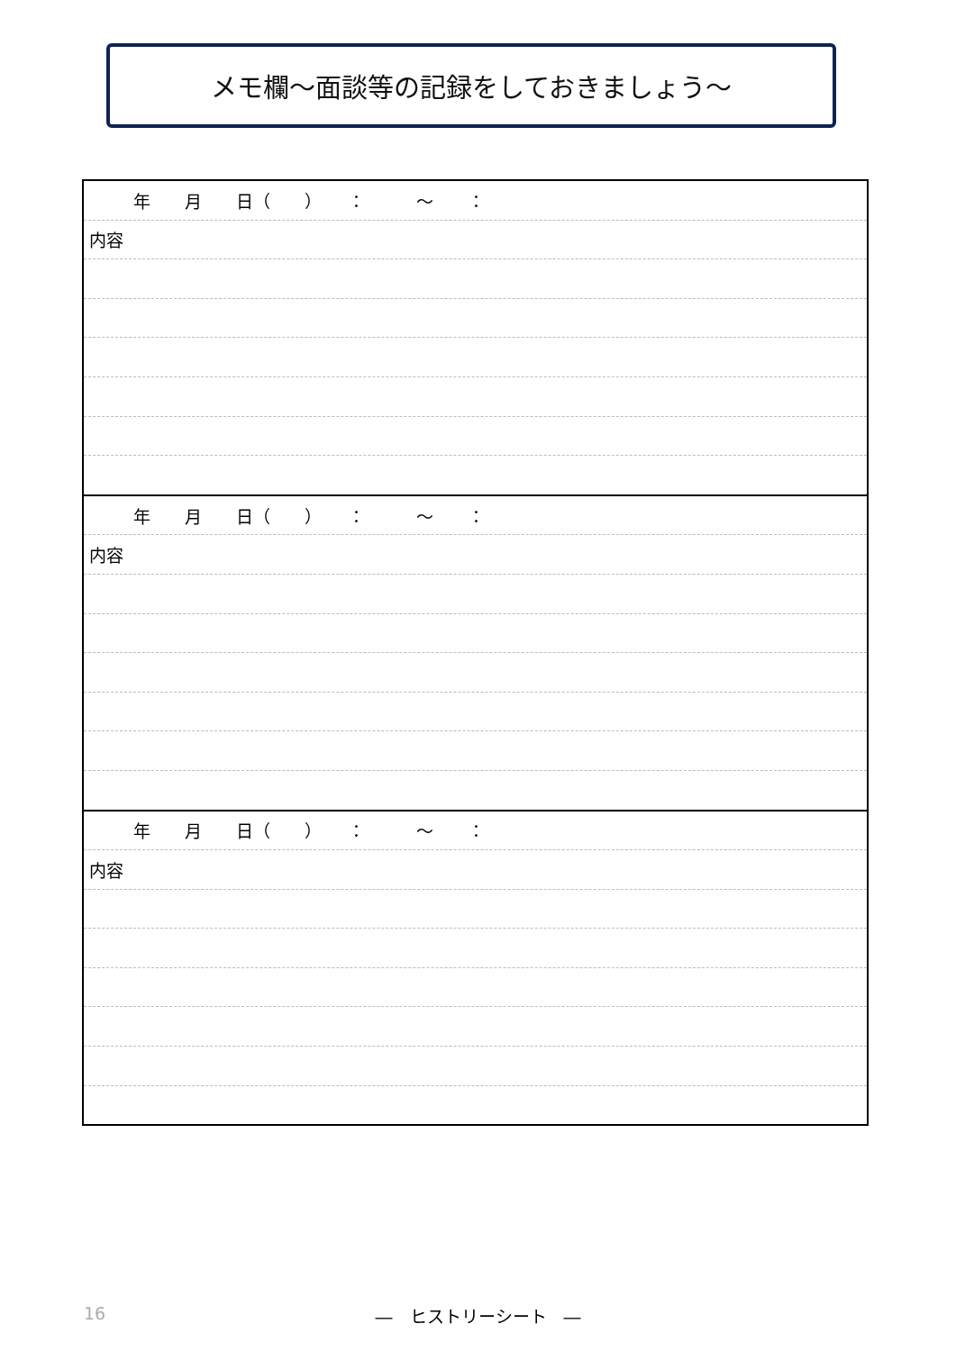メモ欄～面談等の記録をしておきましょう～
| 年 月 日（ ） ： ～ ： |
| 内容 |
| 年 月 日（ ） ： ～ ： |
| 内容 |
| 年 月 日（ ） ： ～ ： |
| 内容 |
16
―　ヒストリーシート　―